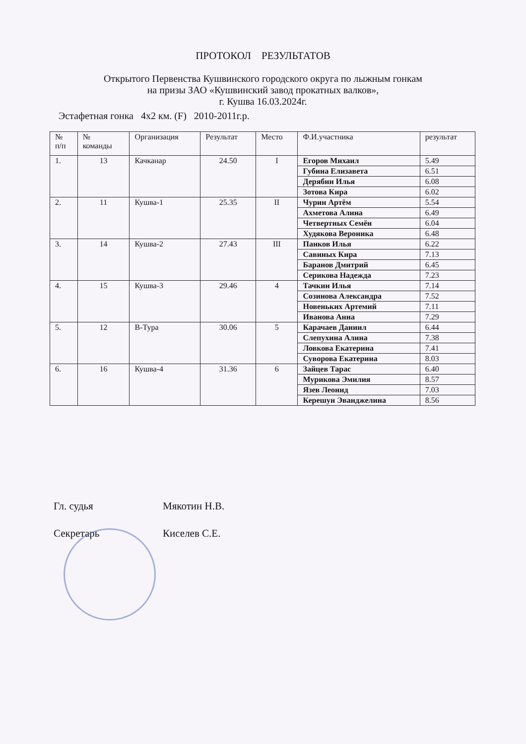ПРОТОКОЛ РЕЗУЛЬТАТОВ
Открытого Первенства Кушвинского городского округа по лыжным гонкам
на призы ЗАО «Кушвинский завод прокатных валков»,
г. Кушва 16.03.2024г.
Эстафетная гонка 4х2 км. (F) 2010-2011г.р.
| № п/п | № команды | Организация | Результат | Место | Ф.И.участника | результат |
| --- | --- | --- | --- | --- | --- | --- |
| 1. | 13 | Качканар | 24.50 | I | Егоров Михаил | 5.49 |
| | | | | | Губина Елизавета | 6.51 |
| | | | | | Дерябин Илья | 6.08 |
| | | | | | Зотова Кира | 6.02 |
| 2. | 11 | Кушва-1 | 25.35 | II | Чурин Артём | 5.54 |
| | | | | | Ахметова Алина | 6.49 |
| | | | | | Четвертных Семён | 6.04 |
| | | | | | Худякова Вероника | 6.48 |
| 3. | 14 | Кушва-2 | 27.43 | III | Панков Илья | 6.22 |
| | | | | | Савиных Кира | 7.13 |
| | | | | | Баранов Дмитрий | 6.45 |
| | | | | | Серикова Надежда | 7.23 |
| 4. | 15 | Кушва-3 | 29.46 | 4 | Тачкин Илья | 7.14 |
| | | | | | Созинова Александра | 7.52 |
| | | | | | Новеньких Артемий | 7.11 |
| | | | | | Иванова Анна | 7.29 |
| 5. | 12 | В-Тура | 30.06 | 5 | Карачаев Даниил | 6.44 |
| | | | | | Слепухина Алина | 7.38 |
| | | | | | Ловкова Екатерина | 7.41 |
| | | | | | Суворова Екатерина | 8.03 |
| 6. | 16 | Кушва-4 | 31.36 | 6 | Зайцев Тарас | 6.40 |
| | | | | | Мурикова Эмилия | 8.57 |
| | | | | | Язев Леонид | 7.03 |
| | | | | | Керешун Эванджелина | 8.56 |
Гл. судья Мякотин Н.В.
Секретарь Киселев С.Е.